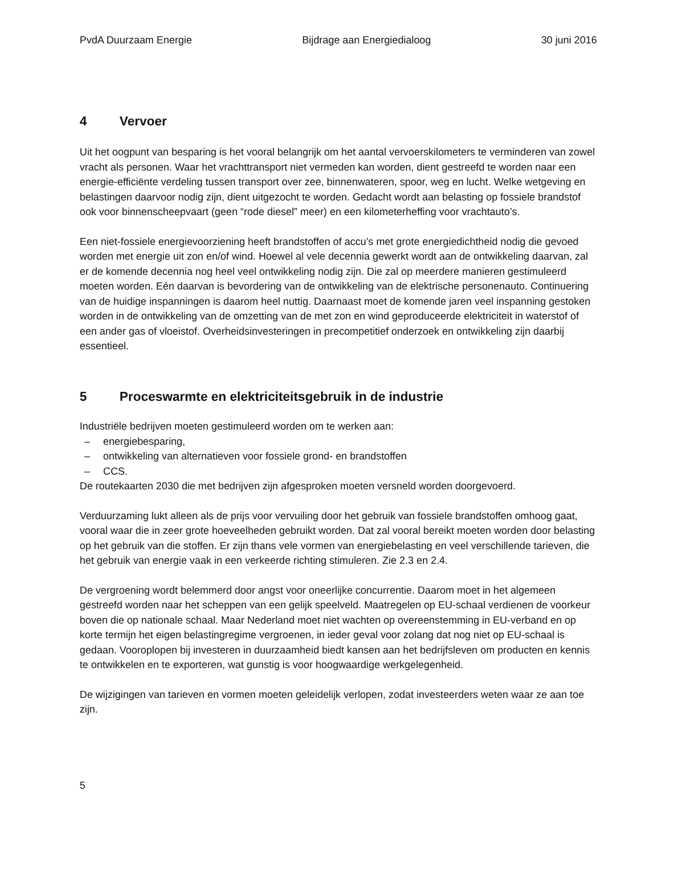PvdA Duurzaam Energie Bijdrage aan Energiedialoog 30 juni 2016
4 Vervoer
Uit het oogpunt van besparing is het vooral belangrijk om het aantal vervoerskilometers te verminderen van zowel vracht als personen. Waar het vrachttransport niet vermeden kan worden, dient gestreefd te worden naar een energie-efficiënte verdeling tussen transport over zee, binnenwateren, spoor, weg en lucht. Welke wetgeving en belastingen daarvoor nodig zijn, dient uitgezocht te worden. Gedacht wordt aan belasting op fossiele brandstof ook voor binnenscheepvaart (geen “rode diesel” meer) en een kilometerheffing voor vrachtauto’s.
Een niet-fossiele energievoorziening heeft brandstoffen of accu’s met grote energiedichtheid nodig die gevoed worden met energie uit zon en/of wind. Hoewel al vele decennia gewerkt wordt aan de ontwikkeling daarvan, zal er de komende decennia nog heel veel ontwikkeling nodig zijn. Die zal op meerdere manieren gestimuleerd moeten worden. Eén daarvan is bevordering van de ontwikkeling van de elektrische personenauto. Continuering van de huidige inspanningen is daarom heel nuttig. Daarnaast moet de komende jaren veel inspanning gestoken worden in de ontwikkeling van de omzetting van de met zon en wind geproduceerde elektriciteit in waterstof of een ander gas of vloeistof. Overheidsinvesteringen in precompetitief onderzoek en ontwikkeling zijn daarbij essentieel.
5 Proceswarmte en elektriciteitsgebruik in de industrie
Industriële bedrijven moeten gestimuleerd worden om te werken aan:
– energiebesparing,
– ontwikkeling van alternatieven voor fossiele grond- en brandstoffen
– CCS.
De routekaarten 2030 die met bedrijven zijn afgesproken moeten versneld worden doorgevoerd.
Verduurzaming lukt alleen als de prijs voor vervuiling door het gebruik van fossiele brandstoffen omhoog gaat, vooral waar die in zeer grote hoeveelheden gebruikt worden. Dat zal vooral bereikt moeten worden door belasting op het gebruik van die stoffen. Er zijn thans vele vormen van energiebelasting en veel verschillende tarieven, die het gebruik van energie vaak in een verkeerde richting stimuleren. Zie 2.3 en 2.4.
De vergroening wordt belemmerd door angst voor oneerlijke concurrentie. Daarom moet in het algemeen gestreefd worden naar het scheppen van een gelijk speelveld. Maatregelen op EU-schaal verdienen de voorkeur boven die op nationale schaal. Maar Nederland moet niet wachten op overeenstemming in EU-verband en op korte termijn het eigen belastingregime vergroenen, in ieder geval voor zolang dat nog niet op EU-schaal is gedaan. Vooroplopen bij investeren in duurzaamheid biedt kansen aan het bedrijfsleven om producten en kennis te ontwikkelen en te exporteren, wat gunstig is voor hoogwaardige werkgelegenheid.
De wijzigingen van tarieven en vormen moeten geleidelijk verlopen, zodat investeerders weten waar ze aan toe zijn.
5